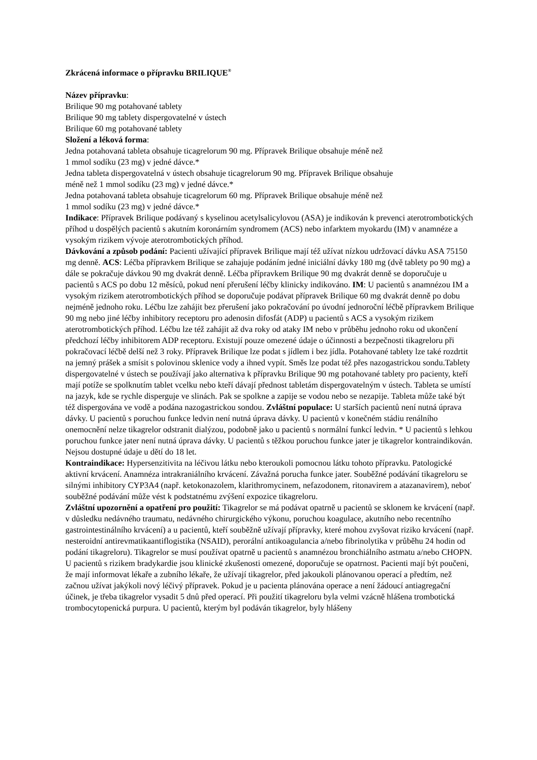Zkrácená informace o přípravku BRILIQUE<sup>®</sup>
Název přípravku:
Brilique 90 mg potahované tablety
Brilique 90 mg tablety dispergovatelné v ústech
Brilique 60 mg potahované tablety
Složení a léková forma:
Jedna potahovaná tableta obsahuje ticagrelorum 90 mg. Přípravek Brilique obsahuje méně než
1 mmol sodíku (23 mg) v jedné dávce.*
Jedna tableta dispergovatelná v ústech obsahuje ticagrelorum 90 mg. Přípravek Brilique obsahuje
méně než 1 mmol sodíku (23 mg) v jedné dávce.*
Jedna potahovaná tableta obsahuje ticagrelorum 60 mg. Přípravek Brilique obsahuje méně než
1 mmol sodíku (23 mg) v jedné dávce.*
Indikace: Přípravek Brilique podávaný s kyselinou acetylsalicylovou (ASA) je indikován k prevenci aterotrombotických příhod u dospělých pacientů s akutním koronárním syndromem (ACS) nebo infarktem myokardu (IM) v anamnéze a vysokým rizikem vývoje aterotrombotických příhod.
Dávkování a způsob podání: Pacienti užívající přípravek Brilique mají též užívat nízkou udržovací dávku ASA 75150 mg denně. ACS: Léčba přípravkem Brilique se zahajuje podáním jedné iniciální dávky 180 mg (dvě tablety po 90 mg) a dále se pokračuje dávkou 90 mg dvakrát denně. Léčba přípravkem Brilique 90 mg dvakrát denně se doporučuje u pacientů s ACS po dobu 12 měsíců, pokud není přerušení léčby klinicky indikováno. IM: U pacientů s anamnézou IM a vysokým rizikem aterotrombotických příhod se doporučuje podávat přípravek Brilique 60 mg dvakrát denně po dobu nejméně jednoho roku. Léčbu lze zahájit bez přerušení jako pokračování po úvodní jednoroční léčbě přípravkem Brilique 90 mg nebo jiné léčby inhibitory receptoru pro adenosin difosfát (ADP) u pacientů s ACS a vysokým rizikem aterotrombotických příhod. Léčbu lze též zahájit až dva roky od ataky IM nebo v průběhu jednoho roku od ukončení předchozí léčby inhibitorem ADP receptoru. Existují pouze omezené údaje o účinnosti a bezpečnosti tikagreloru při pokračovací léčbě delší než 3 roky. Přípravek Brilique lze podat s jídlem i bez jídla. Potahované tablety lze také rozdrtit na jemný prášek a smísit s polovinou sklenice vody a ihned vypít. Směs lze podat též přes nazogastrickou sondu.Tablety dispergovatelné v ústech se používají jako alternativa k přípravku Brilique 90 mg potahované tablety pro pacienty, kteří mají potíže se spolknutím tablet vcelku nebo kteří dávají přednost tabletám dispergovatelným v ústech. Tableta se umístí na jazyk, kde se rychle disperguje ve slinách. Pak se spolkne a zapije se vodou nebo se nezapije. Tableta může také být též dispergována ve vodě a podána nazogastrickou sondou. Zvláštní populace: U starších pacientů není nutná úprava dávky. U pacientů s poruchou funkce ledvin není nutná úprava dávky. U pacientů v konečném stádiu renálního onemocnění nelze tikagrelor odstranit dialýzou, podobně jako u pacientů s normální funkcí ledvin. * U pacientů s lehkou poruchou funkce jater není nutná úprava dávky. U pacientů s těžkou poruchou funkce jater je tikagrelor kontraindikován. Nejsou dostupné údaje u dětí do 18 let.
Kontraindikace: Hypersenzitivita na léčivou látku nebo kteroukoli pomocnou látku tohoto přípravku. Patologické aktivní krvácení. Anamnéza intrakraniálního krvácení. Závažná porucha funkce jater. Souběžné podávání tikagreloru se silnými inhibitory CYP3A4 (např. ketokonazolem, klarithromycinem, nefazodonem, ritonavirem a atazanavirem), neboť souběžné podávání může vést k podstatnému zvýšení expozice tikagreloru.
Zvláštní upozornění a opatření pro použití: Tikagrelor se má podávat opatrně u pacientů se sklonem ke krvácení (např. v důsledku nedávného traumatu, nedávného chirurgického výkonu, poruchou koagulace, akutního nebo recentního gastrointestinálního krvácení) a u pacientů, kteří souběžně užívají přípravky, které mohou zvyšovat riziko krvácení (např. nesteroidní antirevmatikaantiflogistika (NSAID), perorální antikoagulancia a/nebo fibrinolytika v průběhu 24 hodin od podání tikagreloru). Tikagrelor se musí používat opatrně u pacientů s anamnézou bronchiálního astmatu a/nebo CHOPN. U pacientů s rizikem bradykardie jsou klinické zkušenosti omezené, doporučuje se opatrnost. Pacienti mají být poučeni, že mají informovat lékaře a zubního lékaře, že užívají tikagrelor, před jakoukoli plánovanou operací a předtím, než začnou užívat jakýkoli nový léčivý přípravek. Pokud je u pacienta plánována operace a není žádoucí antiagregační účinek, je třeba tikagrelor vysadit 5 dnů před operací. Při použití tikagreloru byla velmi vzácně hlášena trombotická trombocytopenická purpura. U pacientů, kterým byl podáván tikagrelor, byly hlášeny